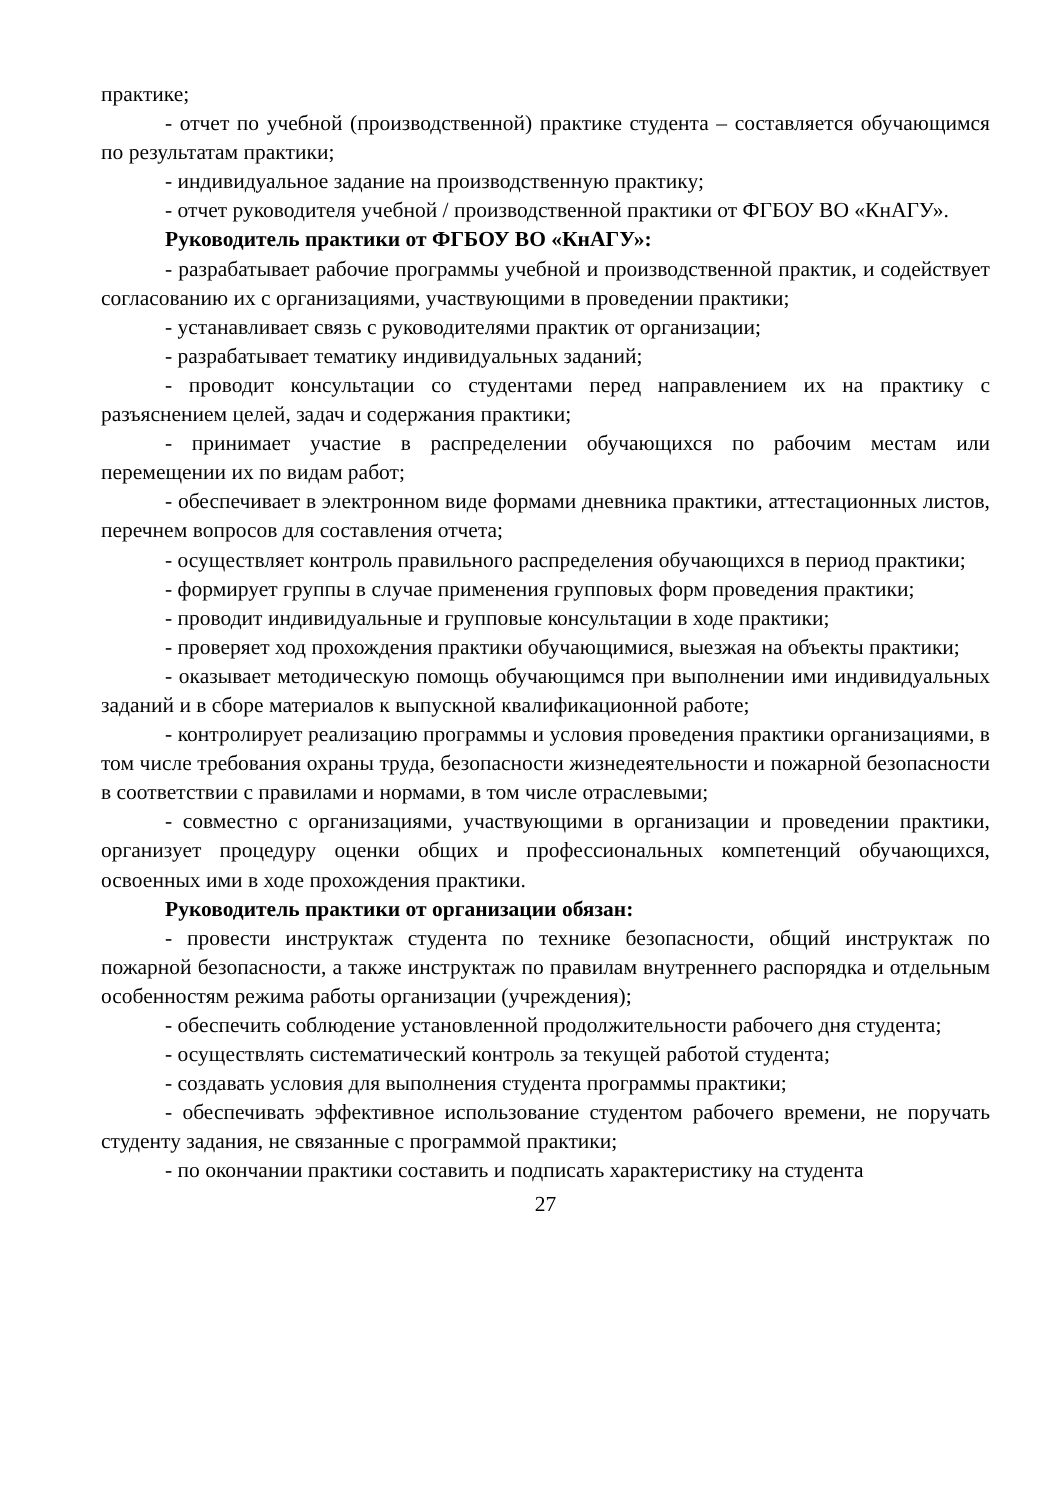практике;
- отчет по учебной (производственной) практике студента – составляется обучающимся по результатам практики;
- индивидуальное задание на производственную практику;
- отчет руководителя учебной / производственной практики от ФГБОУ ВО «КнАГУ».
Руководитель практики от ФГБОУ ВО «КнАГУ»:
- разрабатывает рабочие программы учебной и производственной практик, и содействует согласованию их с организациями, участвующими в проведении практики;
- устанавливает связь с руководителями практик от организации;
- разрабатывает тематику индивидуальных заданий;
- проводит консультации со студентами перед направлением их на практику с разъяснением целей, задач и содержания практики;
- принимает участие в распределении обучающихся по рабочим местам или перемещении их по видам работ;
- обеспечивает в электронном виде формами дневника практики, аттестационных листов, перечнем вопросов для составления отчета;
- осуществляет контроль правильного распределения обучающихся в период практики;
- формирует группы в случае применения групповых форм проведения практики;
- проводит индивидуальные и групповые консультации в ходе практики;
- проверяет ход прохождения практики обучающимися, выезжая на объекты практики;
- оказывает методическую помощь обучающимся при выполнении ими индивидуальных заданий и в сборе материалов к выпускной квалификационной работе;
- контролирует реализацию программы и условия проведения практики организациями, в том числе требования охраны труда, безопасности жизнедеятельности и пожарной безопасности в соответствии с правилами и нормами, в том числе отраслевыми;
- совместно с организациями, участвующими в организации и проведении практики, организует процедуру оценки общих и профессиональных компетенций обучающихся, освоенных ими в ходе прохождения практики.
Руководитель практики от организации обязан:
- провести инструктаж студента по технике безопасности, общий инструктаж по пожарной безопасности, а также инструктаж по правилам внутреннего распорядка и отдельным особенностям режима работы организации (учреждения);
- обеспечить соблюдение установленной продолжительности рабочего дня студента;
- осуществлять систематический контроль за текущей работой студента;
- создавать условия для выполнения студента программы практики;
- обеспечивать эффективное использование студентом рабочего времени, не поручать студенту задания, не связанные с программой практики;
- по окончании практики составить и подписать характеристику на студента
27